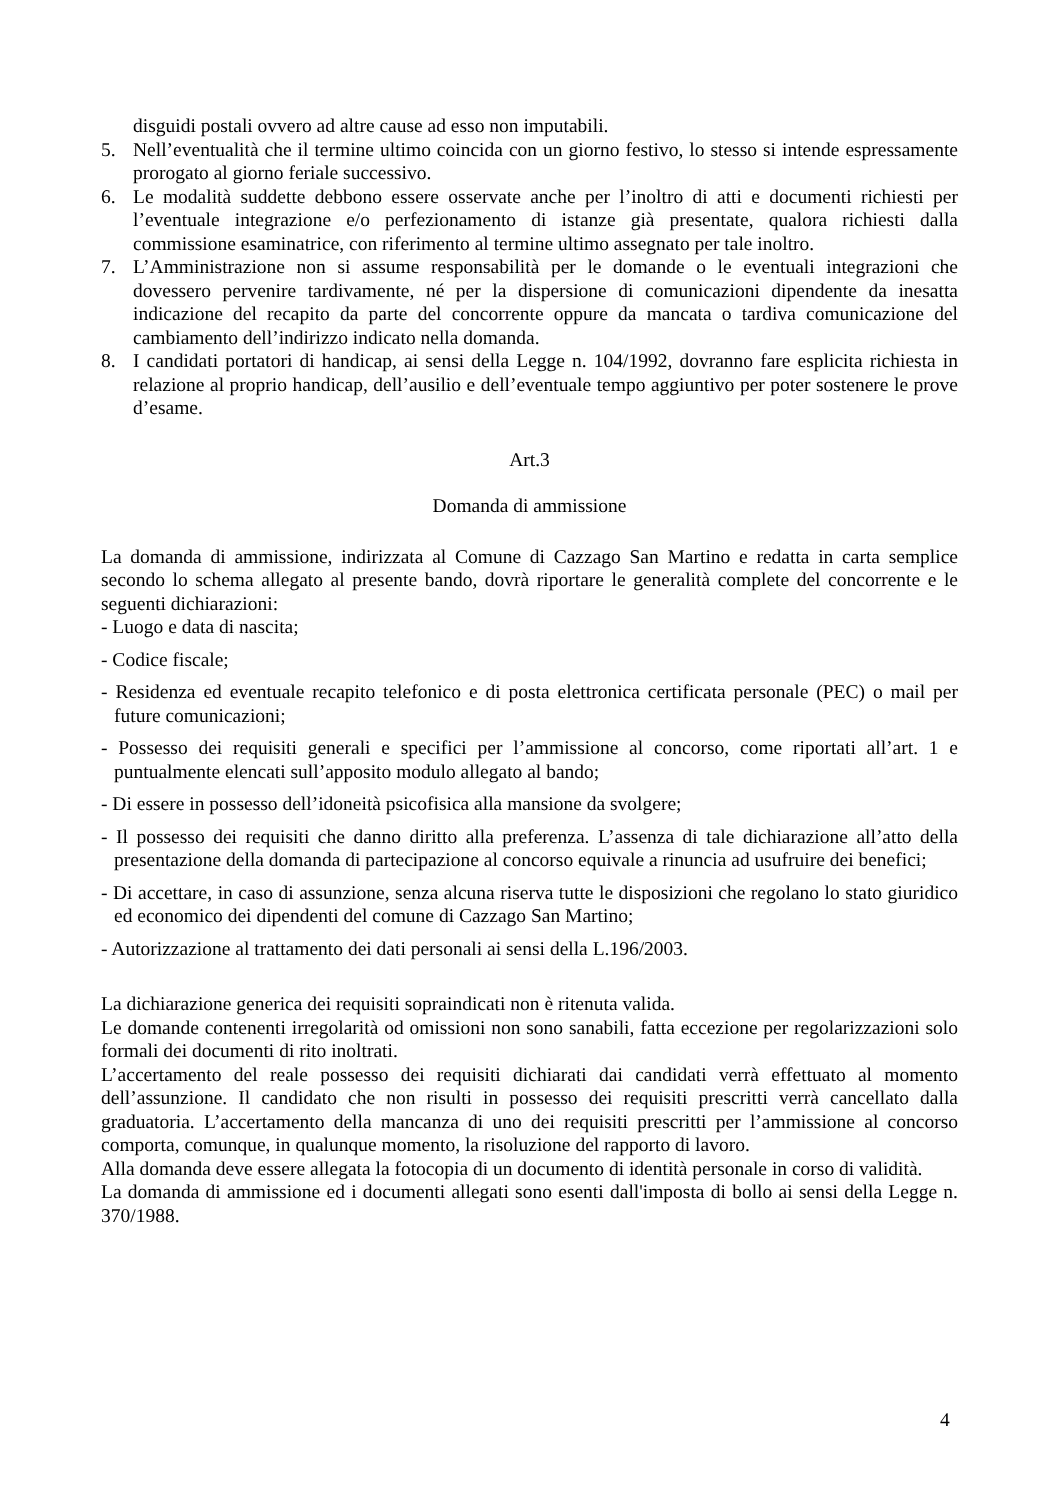disguidi postali ovvero ad altre cause ad esso non imputabili.
5. Nell’eventualità che il termine ultimo coincida con un giorno festivo, lo stesso si intende espressamente prorogato al giorno feriale successivo.
6. Le modalità suddette debbono essere osservate anche per l’inoltro di atti e documenti richiesti per l’eventuale integrazione e/o perfezionamento di istanze già presentate, qualora richiesti dalla commissione esaminatrice, con riferimento al termine ultimo assegnato per tale inoltro.
7. L’Amministrazione non si assume responsabilità per le domande o le eventuali integrazioni che dovessero pervenire tardivamente, né per la dispersione di comunicazioni dipendente da inesatta indicazione del recapito da parte del concorrente oppure da mancata o tardiva comunicazione del cambiamento dell’indirizzo indicato nella domanda.
8. I candidati portatori di handicap, ai sensi della Legge n. 104/1992, dovranno fare esplicita richiesta in relazione al proprio handicap, dell’ausilio e dell’eventuale tempo aggiuntivo per poter sostenere le prove d’esame.
Art.3
Domanda di ammissione
La domanda di ammissione, indirizzata al Comune di Cazzago San Martino e redatta in carta semplice secondo lo schema allegato al presente bando, dovrà riportare le generalità complete del concorrente e le seguenti dichiarazioni:
- Luogo e data di nascita;
- Codice fiscale;
- Residenza ed eventuale recapito telefonico e di posta elettronica certificata personale (PEC) o mail per future comunicazioni;
- Possesso dei requisiti generali e specifici per l’ammissione al concorso, come riportati all’art. 1 e puntualmente elencati sull’apposito modulo allegato al bando;
- Di essere in possesso dell’idoneità psicofisica alla mansione da svolgere;
- Il possesso dei requisiti che danno diritto alla preferenza. L’assenza di tale dichiarazione all’atto della presentazione della domanda di partecipazione al concorso equivale a rinuncia ad usufruire dei benefici;
- Di accettare, in caso di assunzione, senza alcuna riserva tutte le disposizioni che regolano lo stato giuridico ed economico dei dipendenti del comune di Cazzago San Martino;
- Autorizzazione al trattamento dei dati personali ai sensi della L.196/2003.
La dichiarazione generica dei requisiti sopraindicati non è ritenuta valida.
Le domande contenenti irregolarità od omissioni non sono sanabili, fatta eccezione per regolarizzazioni solo formali dei documenti di rito inoltrati.
L’accertamento del reale possesso dei requisiti dichiarati dai candidati verrà effettuato al momento dell’assunzione. Il candidato che non risulti in possesso dei requisiti prescritti verrà cancellato dalla graduatoria. L’accertamento della mancanza di uno dei requisiti prescritti per l’ammissione al concorso comporta, comunque, in qualunque momento, la risoluzione del rapporto di lavoro.
Alla domanda deve essere allegata la fotocopia di un documento di identità personale in corso di validità.
La domanda di ammissione ed i documenti allegati sono esenti dall'imposta di bollo ai sensi della Legge n. 370/1988.
4